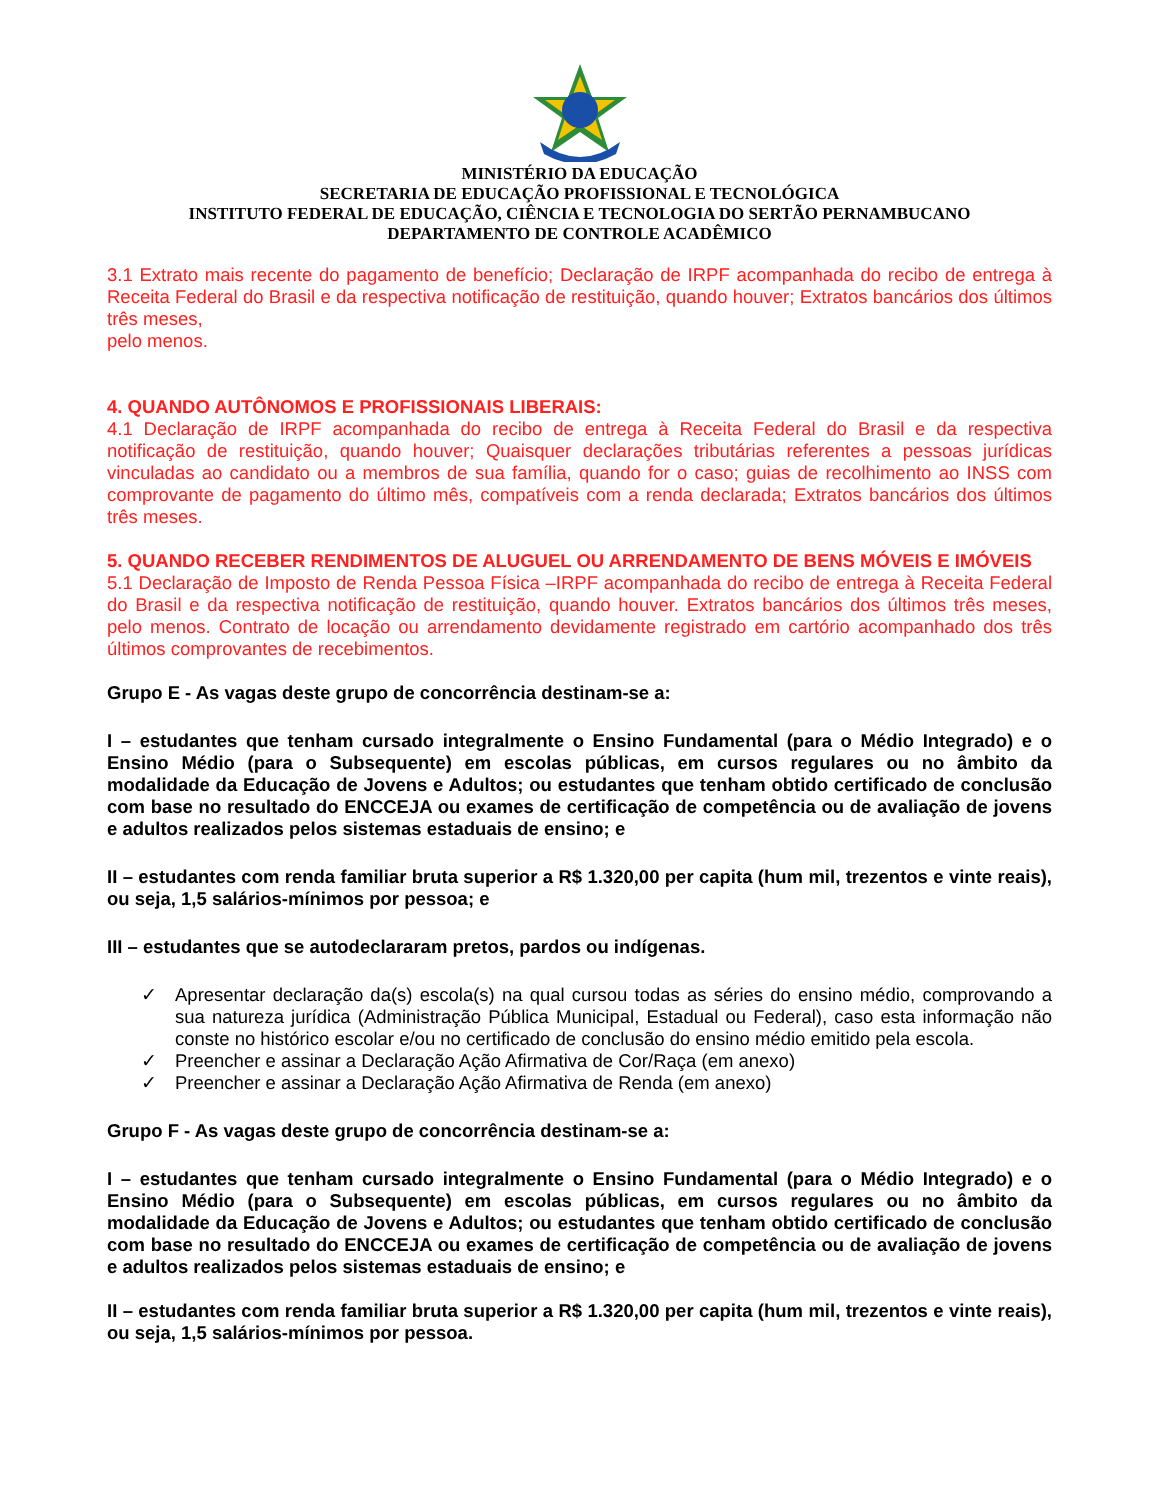MINISTÉRIO DA EDUCAÇÃO
SECRETARIA DE EDUCAÇÃO PROFISSIONAL E TECNOLÓGICA
INSTITUTO FEDERAL DE EDUCAÇÃO, CIÊNCIA E TECNOLOGIA DO SERTÃO PERNAMBUCANO
DEPARTAMENTO DE CONTROLE ACADÊMICO
3.1 Extrato mais recente do pagamento de benefício; Declaração de IRPF acompanhada do recibo de entrega à Receita Federal do Brasil e da respectiva notificação de restituição, quando houver; Extratos bancários dos últimos três meses,
pelo menos.
4. QUANDO AUTÔNOMOS E PROFISSIONAIS LIBERAIS:
4.1 Declaração de IRPF acompanhada do recibo de entrega à Receita Federal do Brasil e da respectiva notificação de restituição, quando houver; Quaisquer declarações tributárias referentes a pessoas jurídicas vinculadas ao candidato ou a membros de sua família, quando for o caso; guias de recolhimento ao INSS com comprovante de pagamento do último mês, compatíveis com a renda declarada; Extratos bancários dos últimos três meses.
5. QUANDO RECEBER RENDIMENTOS DE ALUGUEL OU ARRENDAMENTO DE BENS MÓVEIS E IMÓVEIS
5.1 Declaração de Imposto de Renda Pessoa Física –IRPF acompanhada do recibo de entrega à Receita Federal do Brasil e da respectiva notificação de restituição, quando houver. Extratos bancários dos últimos três meses, pelo menos. Contrato de locação ou arrendamento devidamente registrado em cartório acompanhado dos três últimos comprovantes de recebimentos.
Grupo E - As vagas deste grupo de concorrência destinam-se a:
I – estudantes que tenham cursado integralmente o Ensino Fundamental (para o Médio Integrado) e o Ensino Médio (para o Subsequente) em escolas públicas, em cursos regulares ou no âmbito da modalidade da Educação de Jovens e Adultos; ou estudantes que tenham obtido certificado de conclusão com base no resultado do ENCCEJA ou exames de certificação de competência ou de avaliação de jovens e adultos realizados pelos sistemas estaduais de ensino; e
II – estudantes com renda familiar bruta superior a R$ 1.320,00 per capita (hum mil, trezentos e vinte reais), ou seja, 1,5 salários-mínimos por pessoa; e
III – estudantes que se autodeclararam pretos, pardos ou indígenas.
✓ Apresentar declaração da(s) escola(s) na qual cursou todas as séries do ensino médio, comprovando a sua natureza jurídica (Administração Pública Municipal, Estadual ou Federal), caso esta informação não conste no histórico escolar e/ou no certificado de conclusão do ensino médio emitido pela escola.
✓ Preencher e assinar a Declaração Ação Afirmativa de Cor/Raça (em anexo)
✓ Preencher e assinar a Declaração Ação Afirmativa de Renda (em anexo)
Grupo F - As vagas deste grupo de concorrência destinam-se a:
I – estudantes que tenham cursado integralmente o Ensino Fundamental (para o Médio Integrado) e o Ensino Médio (para o Subsequente) em escolas públicas, em cursos regulares ou no âmbito da modalidade da Educação de Jovens e Adultos; ou estudantes que tenham obtido certificado de conclusão com base no resultado do ENCCEJA ou exames de certificação de competência ou de avaliação de jovens e adultos realizados pelos sistemas estaduais de ensino; e
II – estudantes com renda familiar bruta superior a R$ 1.320,00 per capita (hum mil, trezentos e vinte reais), ou seja, 1,5 salários-mínimos por pessoa.